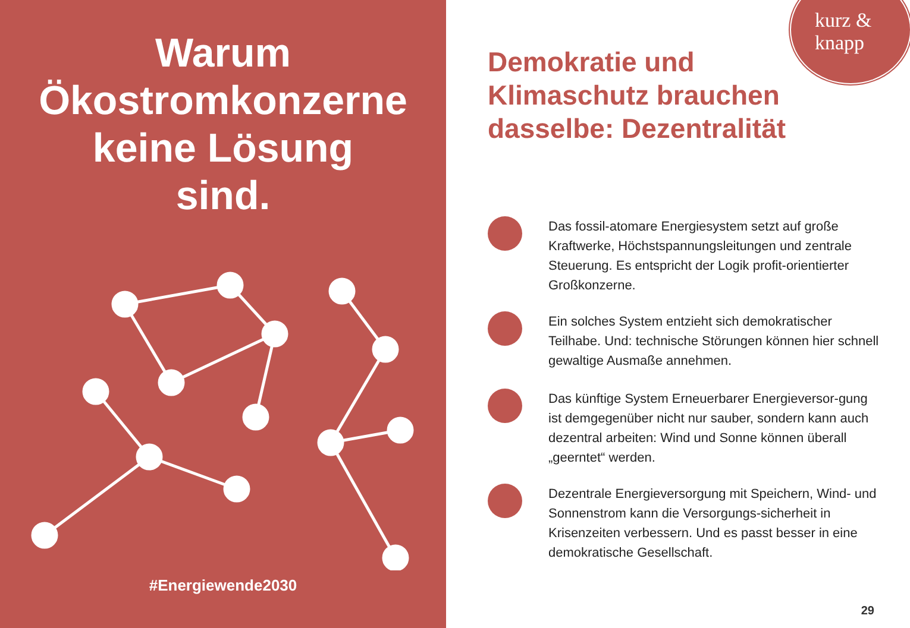Warum
Ökostromkonzerne
keine Lösung
sind.
#Energiewende2030
kurz &
knapp
Demokratie und
Klimaschutz brauchen
dasselbe: Dezentralität
Das fossil-atomare Energiesystem setzt auf große Kraftwerke, Höchstspannungsleitungen und zentrale Steuerung. Es entspricht der Logik profit-orientierter Großkonzerne.
Ein solches System entzieht sich demokratischer Teilhabe. Und: technische Störungen können hier schnell gewaltige Ausmaße annehmen.
Das künftige System Erneuerbarer Energieversor-gung ist demgegenüber nicht nur sauber, sondern kann auch dezentral arbeiten: Wind und Sonne können überall „geerntet“ werden.
Dezentrale Energieversorgung mit Speichern, Wind- und Sonnenstrom kann die Versorgungs-sicherheit in Krisenzeiten verbessern. Und es passt besser in eine demokratische Gesellschaft.
29